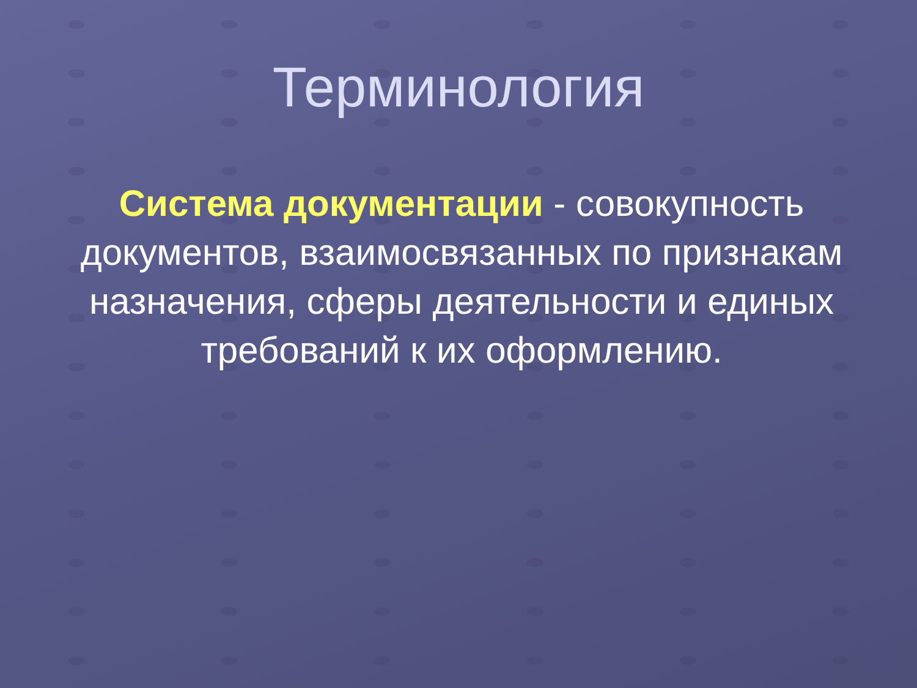Терминология
Система документации - совокупность документов, взаимосвязанных по признакам назначения, сферы деятельности и единых требований к их оформлению.